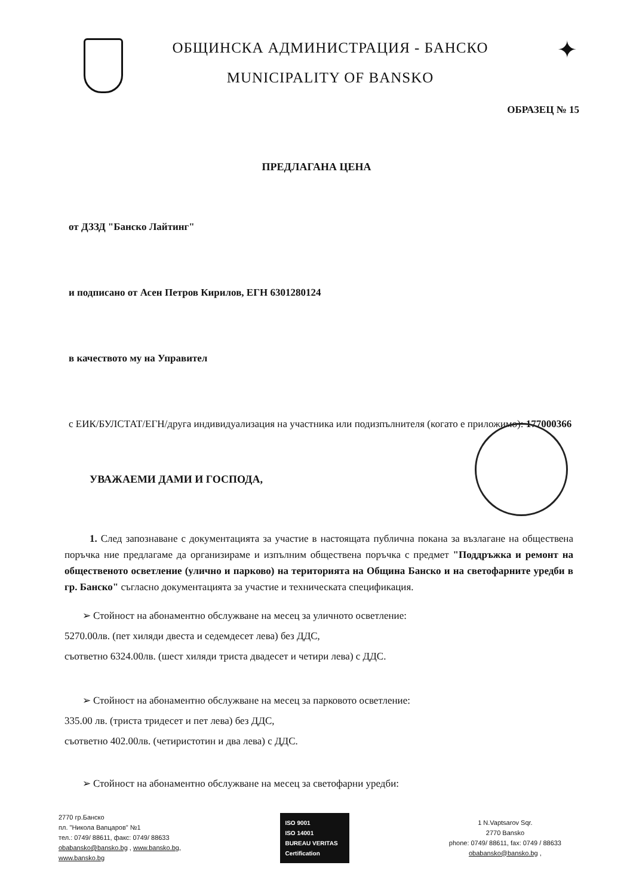ОБЩИНСКА АДМИНИСТРАЦИЯ - БАНСКО
MUNICIPALITY OF BANSKO
✦
ОБРАЗЕЦ № 15
ПРЕДЛАГАНА ЦЕНА
от ДЗЗД "Банско Лайтинг"
и подписано от Асен Петров Кирилов, ЕГН 6301280124
в качеството му на Управител
с ЕИК/БУЛСТАТ/ЕГН/друга индивидуализация на участника или подизпълнителя (когато е приложимо): 177000366
УВАЖАЕМИ ДАМИ И ГОСПОДА,
1. След запознаване с документацията за участие в настоящата публична покана за възлагане на обществена поръчка ние предлагаме да организираме и изпълним обществена поръчка с предмет "Поддръжка и ремонт на общественото осветление (улично и парково) на територията на Община Банско и на светофарните уредби в гр. Банско" съгласно документацията за участие и техническата спецификация.
➢ Стойност на абонаментно обслужване на месец за уличното осветление:
5270.00лв. (пет хиляди двеста и седемдесет лева) без ДДС,
съответно 6324.00лв. (шест хиляди триста двадесет и четири лева) с ДДС.
➢ Стойност на абонаментно обслужване на месец за парковото осветление:
335.00 лв. (триста тридесет и пет лева) без ДДС,
съответно 402.00лв. (четиристотин и два лева) с ДДС.
➢ Стойност на абонаментно обслужване на месец за светофарни уредби:
2770 гр.Банско
пл. "Никола Вапцаров" №1
тел.: 0749/ 88611, факс: 0749/ 88633
obabansko@bansko.bg , www.bansko.bg,
www.bansko.bg
ISO 9001
ISO 14001
BUREAU VERITAS
Certification
1 N.Vaptsarov Sqr.
2770 Bansko
phone: 0749/ 88611, fax: 0749 / 88633
obabansko@bansko.bg ,